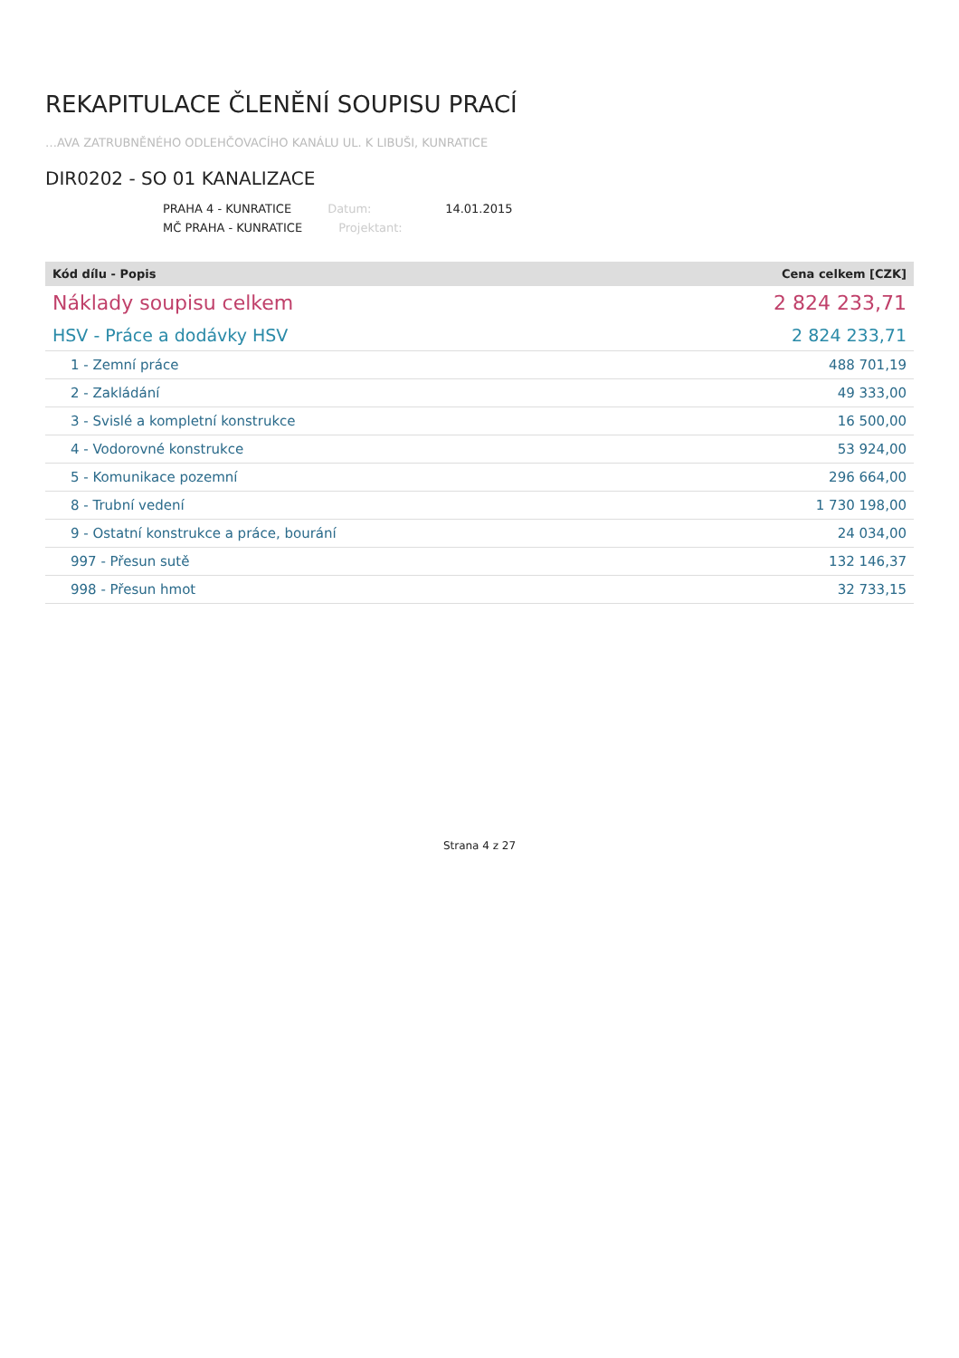REKAPITULACE ČLENĚNÍ SOUPISU PRACÍ
…AVA ZATRUBNĚNÉHO ODLEHČOVACÍHO KANÁLU UL. K LIBUŠI, KUNRATICE
DIR0202 - SO 01 KANALIZACE
PRAHA 4 - KUNRATICE Datum: 14.01.2015
MČ PRAHA - KUNRATICE Projektant:
| Kód dílu - Popis | Cena celkem [CZK] |
| --- | --- |
| Náklady soupisu celkem | 2 824 233,71 |
| HSV - Práce a dodávky HSV | 2 824 233,71 |
| 1 - Zemní práce | 488 701,19 |
| 2 - Zakládání | 49 333,00 |
| 3 - Svislé a kompletní konstrukce | 16 500,00 |
| 4 - Vodorovné konstrukce | 53 924,00 |
| 5 - Komunikace pozemní | 296 664,00 |
| 8 - Trubní vedení | 1 730 198,00 |
| 9 - Ostatní konstrukce a práce, bourání | 24 034,00 |
| 997 - Přesun sutě | 132 146,37 |
| 998 - Přesun hmot | 32 733,15 |
Strana 4 z 27